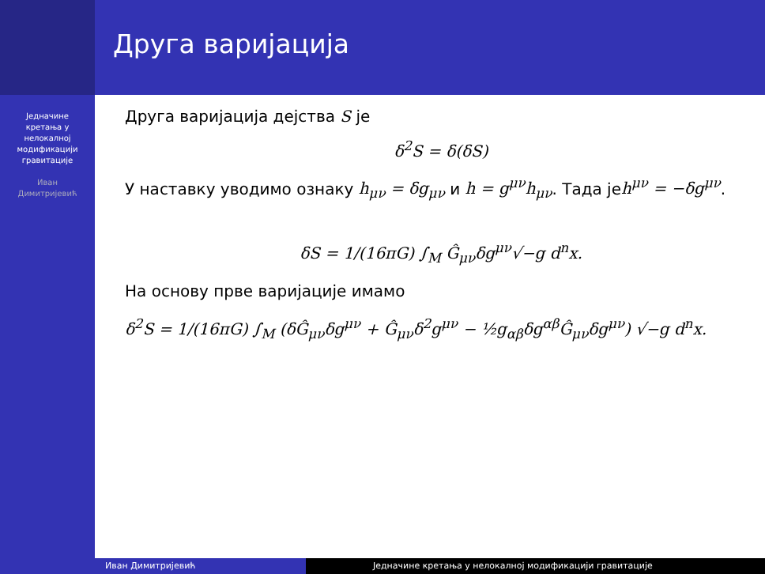Друга варијација
Једначине
кретања у
нелокалној
модификацији
гравитације
Иван
Димитријевић
Друга варијација дејства S је
δ<sup>2</sup>S = δ(δS)
У наставку уводимо ознаку h<sub>μν</sub> = δg<sub>μν</sub> и h = g<sup>μν</sup>h<sub>μν</sub>. Тада јеh<sup>μν</sup> = −δg<sup>μν</sup>.
δS = 1/(16πG) ∫<sub>M</sub> Ĝ<sub>μν</sub>δg<sup>μν</sup>√−g d<sup>n</sup>x.
На основу прве варијације имамо
δ<sup>2</sup>S = 1/(16πG) ∫<sub>M</sub> (δĜ<sub>μν</sub>δg<sup>μν</sup> + Ĝ<sub>μν</sub>δ<sup>2</sup>g<sup>μν</sup> − ½g<sub>αβ</sub>δg<sup>αβ</sup>Ĝ<sub>μν</sub>δg<sup>μν</sup>) √−g d<sup>n</sup>x.
Иван Димитријевић Једначине кретања у нелокалној модификацији гравитације